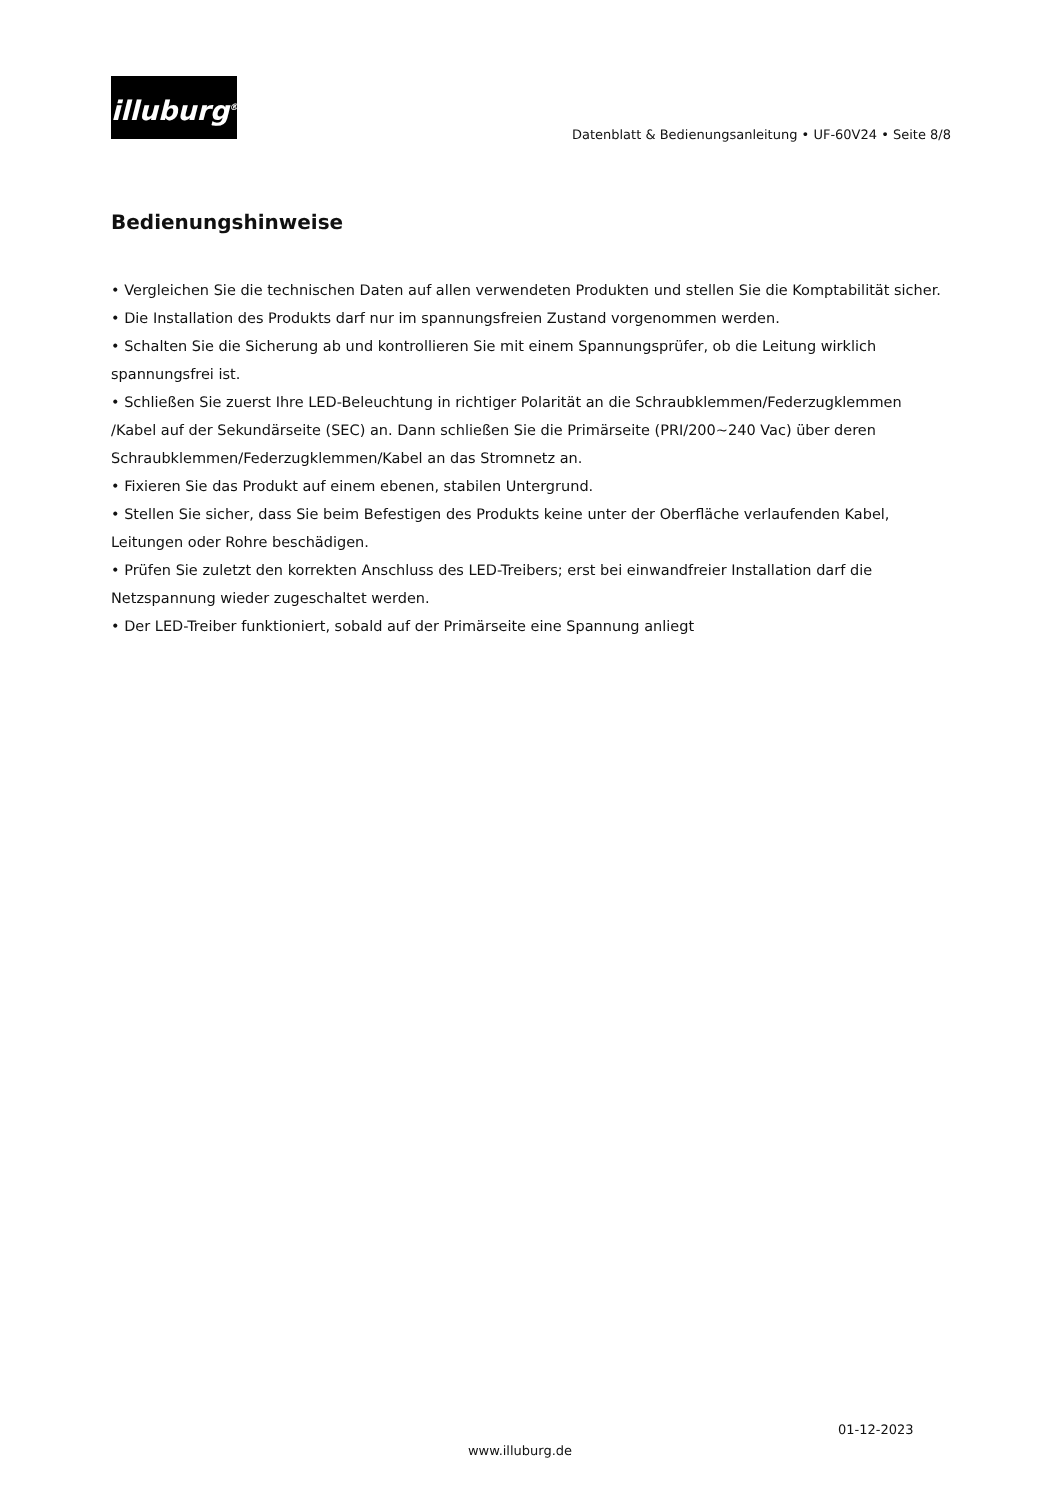illuburg<sup>®</sup>
Datenblatt & Bedienungsanleitung • UF-60V24 • Seite 8/8
Bedienungshinweise
• Vergleichen Sie die technischen Daten auf allen verwendeten Produkten und stellen Sie die Komptabilität sicher.
• Die Installation des Produkts darf nur im spannungsfreien Zustand vorgenommen werden.
• Schalten Sie die Sicherung ab und kontrollieren Sie mit einem Spannungsprüfer, ob die Leitung wirklich spannungsfrei ist.
• Schließen Sie zuerst Ihre LED-Beleuchtung in richtiger Polarität an die Schraubklemmen/Federzugklemmen /Kabel auf der Sekundärseite (SEC) an. Dann schließen Sie die Primärseite (PRI/200~240 Vac) über deren Schraubklemmen/Federzugklemmen/Kabel an das Stromnetz an.
• Fixieren Sie das Produkt auf einem ebenen, stabilen Untergrund.
• Stellen Sie sicher, dass Sie beim Befestigen des Produkts keine unter der Oberfläche verlaufenden Kabel, Leitungen oder Rohre beschädigen.
• Prüfen Sie zuletzt den korrekten Anschluss des LED-Treibers; erst bei einwandfreier Installation darf die Netzspannung wieder zugeschaltet werden.
• Der LED-Treiber funktioniert, sobald auf der Primärseite eine Spannung anliegt
01-12-2023
www.illuburg.de